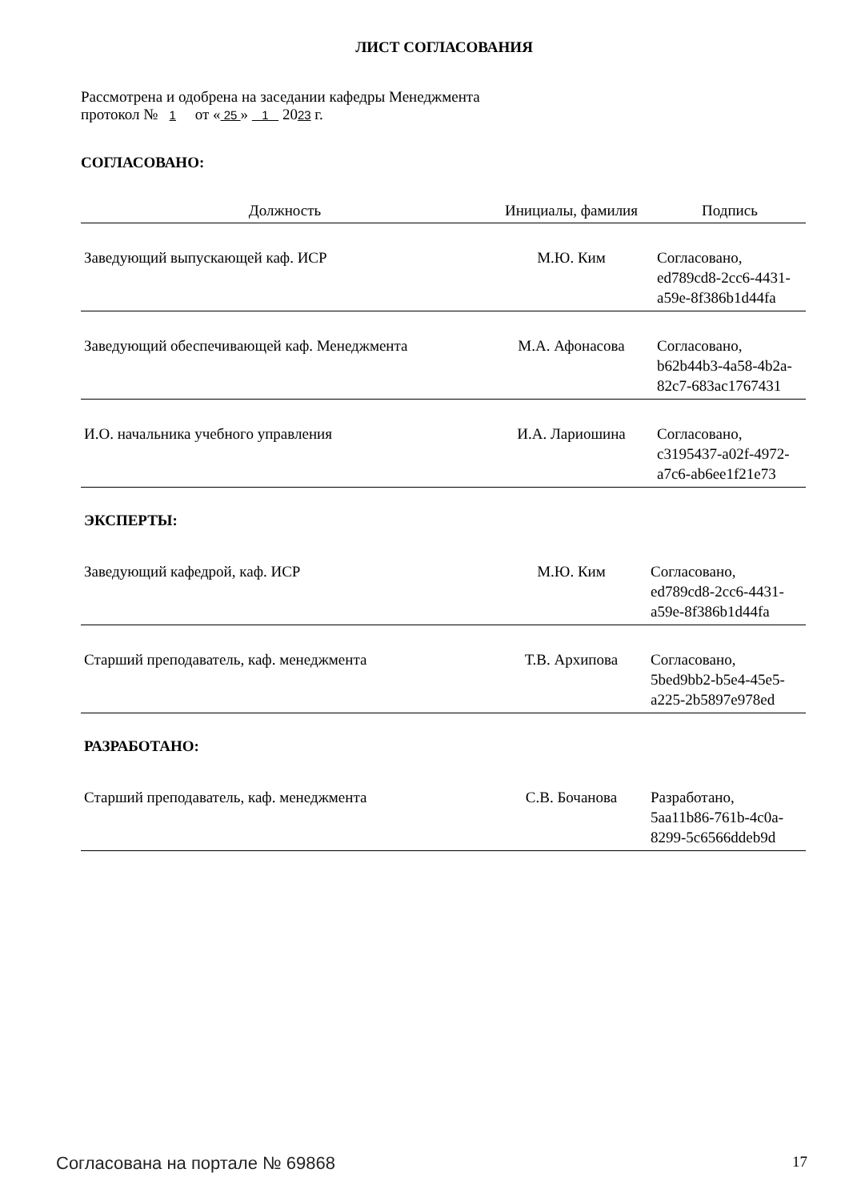ЛИСТ СОГЛАСОВАНИЯ
Рассмотрена и одобрена на заседании кафедры Менеджмента
протокол № 1 от « 25 » 1 2023 г.
СОГЛАСОВАНО:
| Должность | Инициалы, фамилия | Подпись |
| --- | --- | --- |
| Заведующий выпускающей каф. ИСР | М.Ю. Ким | Согласовано, ed789cd8-2cc6-4431- a59e-8f386b1d44fa |
| Заведующий обеспечивающей каф. Менеджмента | М.А. Афонасова | Согласовано, b62b44b3-4a58-4b2a- 82c7-683ac1767431 |
| И.О. начальника учебного управления | И.А. Лариошина | Согласовано, c3195437-a02f-4972- a7c6-ab6ee1f21e73 |
ЭКСПЕРТЫ:
| Заведующий кафедрой, каф. ИСР | М.Ю. Ким | Согласовано, ed789cd8-2cc6-4431- a59e-8f386b1d44fa |
| Старший преподаватель, каф. менеджмента | Т.В. Архипова | Согласовано, 5bed9bb2-b5e4-45e5- a225-2b5897e978ed |
РАЗРАБОТАНО:
| Старший преподаватель, каф. менеджмента | С.В. Бочанова | Разработано, 5aa11b86-761b-4c0a- 8299-5c6566ddeb9d |
Согласована на портале № 69868 17